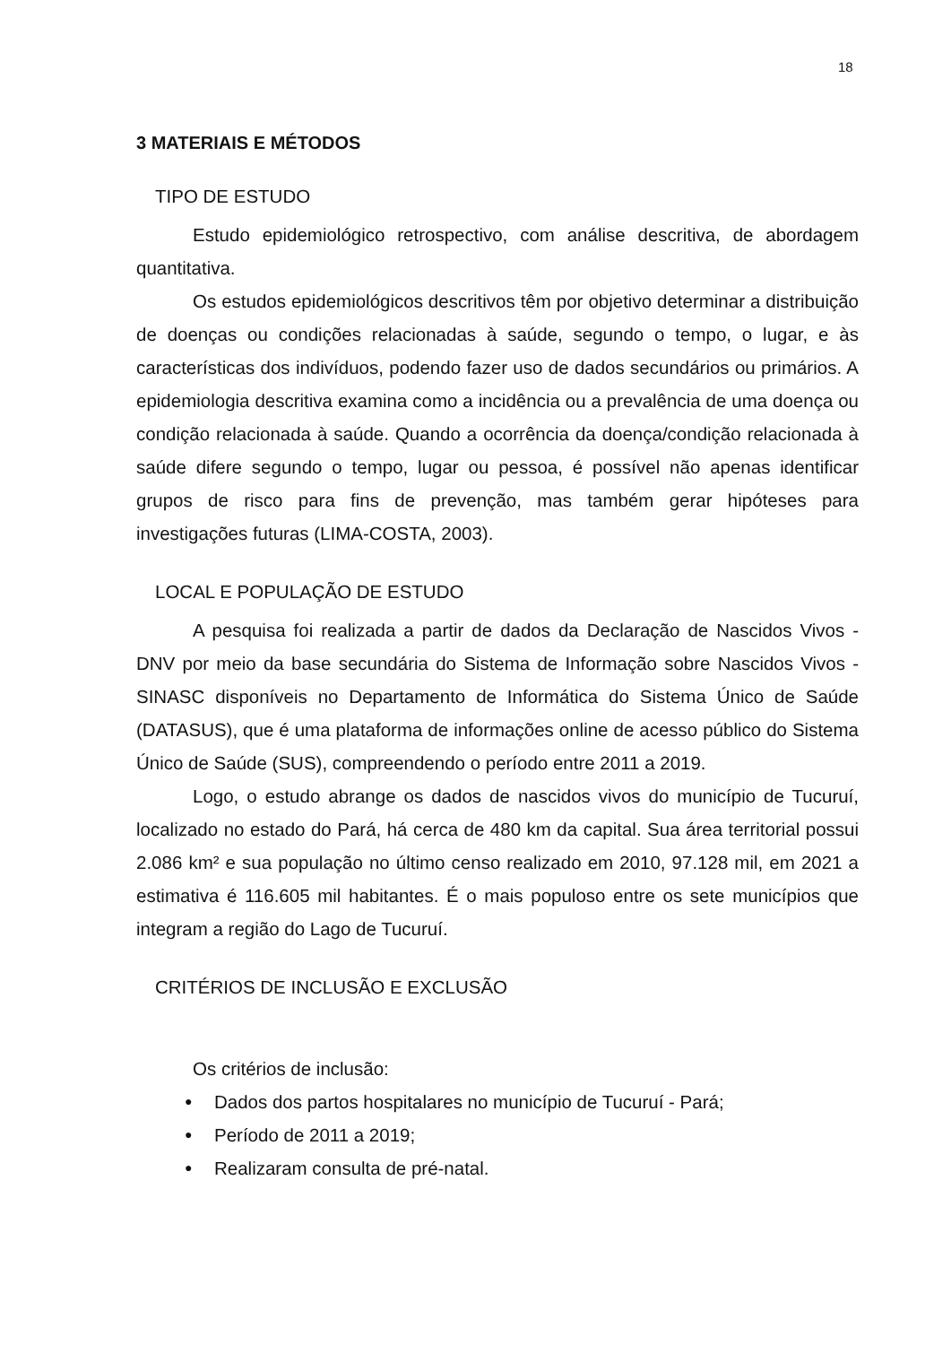18
3 MATERIAIS E MÉTODOS
TIPO DE ESTUDO
Estudo epidemiológico retrospectivo, com análise descritiva, de abordagem quantitativa.
Os estudos epidemiológicos descritivos têm por objetivo determinar a distribuição de doenças ou condições relacionadas à saúde, segundo o tempo, o lugar, e às características dos indivíduos, podendo fazer uso de dados secundários ou primários. A epidemiologia descritiva examina como a incidência ou a prevalência de uma doença ou condição relacionada à saúde. Quando a ocorrência da doença/condição relacionada à saúde difere segundo o tempo, lugar ou pessoa, é possível não apenas identificar grupos de risco para fins de prevenção, mas também gerar hipóteses para investigações futuras (LIMA-COSTA, 2003).
LOCAL E POPULAÇÃO DE ESTUDO
A pesquisa foi realizada a partir de dados da Declaração de Nascidos Vivos - DNV por meio da base secundária do Sistema de Informação sobre Nascidos Vivos - SINASC disponíveis no Departamento de Informática do Sistema Único de Saúde (DATASUS), que é uma plataforma de informações online de acesso público do Sistema Único de Saúde (SUS), compreendendo o período entre 2011 a 2019.
Logo, o estudo abrange os dados de nascidos vivos do município de Tucuruí, localizado no estado do Pará, há cerca de 480 km da capital. Sua área territorial possui 2.086 km² e sua população no último censo realizado em 2010, 97.128 mil, em 2021 a estimativa é 116.605 mil habitantes. É o mais populoso entre os sete municípios que integram a região do Lago de Tucuruí.
CRITÉRIOS DE INCLUSÃO E EXCLUSÃO
Os critérios de inclusão:
● Dados dos partos hospitalares no município de Tucuruí - Pará;
● Período de 2011 a 2019;
● Realizaram consulta de pré-natal.